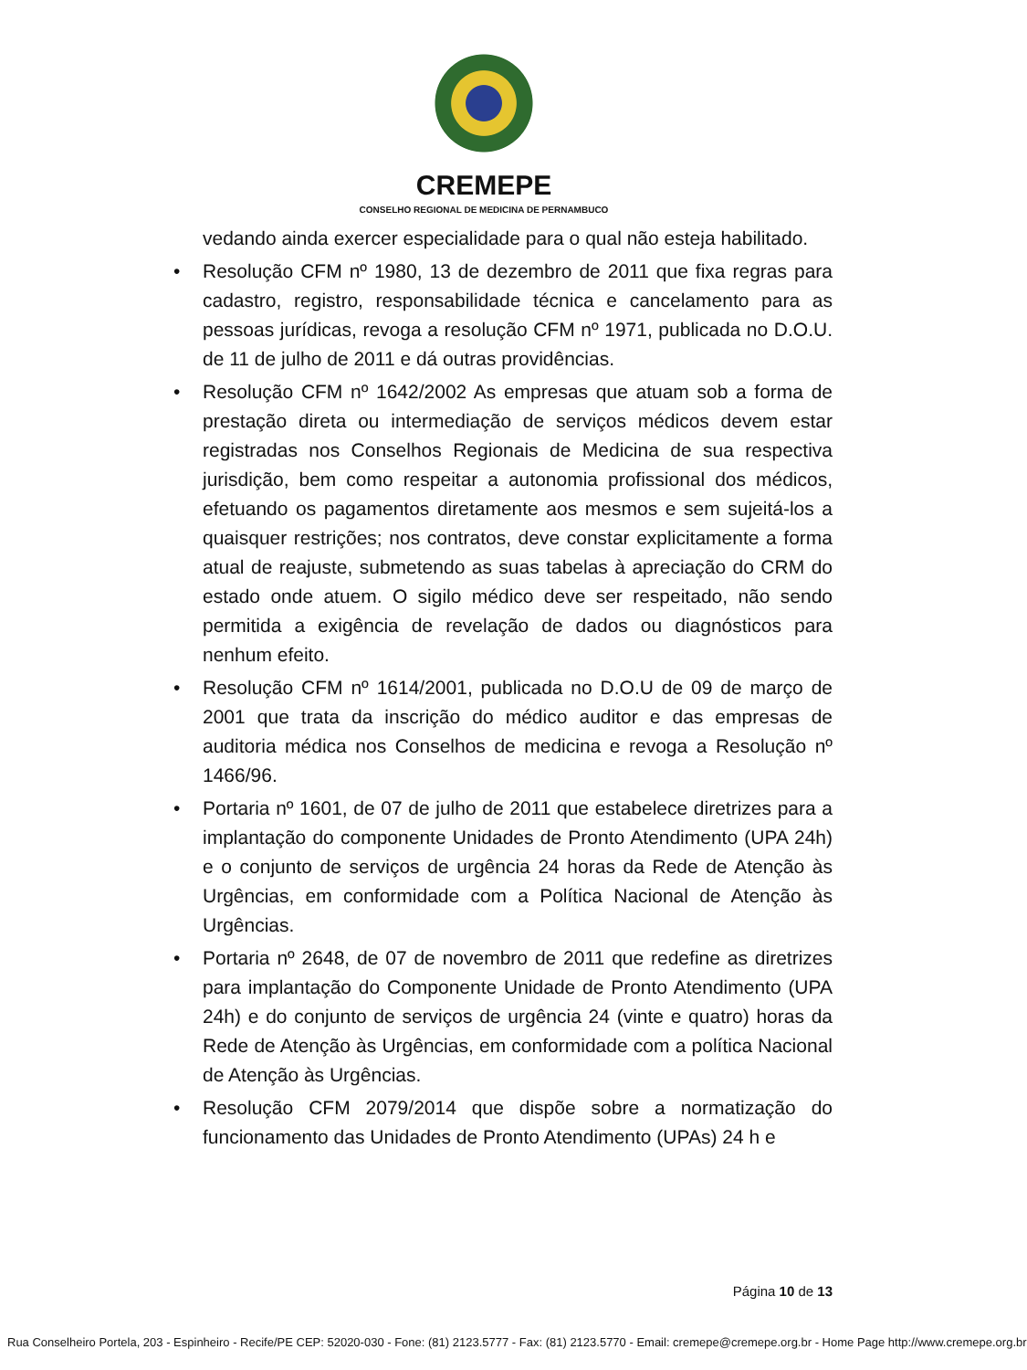CREMEPE
CONSELHO REGIONAL DE MEDICINA DE PERNAMBUCO
vedando ainda exercer especialidade para o qual não esteja habilitado.
• Resolução CFM nº 1980, 13 de dezembro de 2011 que fixa regras para cadastro, registro, responsabilidade técnica e cancelamento para as pessoas jurídicas, revoga a resolução CFM nº 1971, publicada no D.O.U. de 11 de julho de 2011 e dá outras providências.
• Resolução CFM nº 1642/2002 As empresas que atuam sob a forma de prestação direta ou intermediação de serviços médicos devem estar registradas nos Conselhos Regionais de Medicina de sua respectiva jurisdição, bem como respeitar a autonomia profissional dos médicos, efetuando os pagamentos diretamente aos mesmos e sem sujeitá-los a quaisquer restrições; nos contratos, deve constar explicitamente a forma atual de reajuste, submetendo as suas tabelas à apreciação do CRM do estado onde atuem. O sigilo médico deve ser respeitado, não sendo permitida a exigência de revelação de dados ou diagnósticos para nenhum efeito.
• Resolução CFM nº 1614/2001, publicada no D.O.U de 09 de março de 2001 que trata da inscrição do médico auditor e das empresas de auditoria médica nos Conselhos de medicina e revoga a Resolução nº 1466/96.
• Portaria nº 1601, de 07 de julho de 2011 que estabelece diretrizes para a implantação do componente Unidades de Pronto Atendimento (UPA 24h) e o conjunto de serviços de urgência 24 horas da Rede de Atenção às Urgências, em conformidade com a Política Nacional de Atenção às Urgências.
• Portaria nº 2648, de 07 de novembro de 2011 que redefine as diretrizes para implantação do Componente Unidade de Pronto Atendimento (UPA 24h) e do conjunto de serviços de urgência 24 (vinte e quatro) horas da Rede de Atenção às Urgências, em conformidade com a política Nacional de Atenção às Urgências.
• Resolução CFM 2079/2014 que dispõe sobre a normatização do funcionamento das Unidades de Pronto Atendimento (UPAs) 24 h e
Página 10 de 13
Rua Conselheiro Portela, 203 - Espinheiro - Recife/PE CEP: 52020-030 - Fone: (81) 2123.5777 - Fax: (81) 2123.5770 - Email: cremepe@cremepe.org.br - Home Page http://www.cremepe.org.br